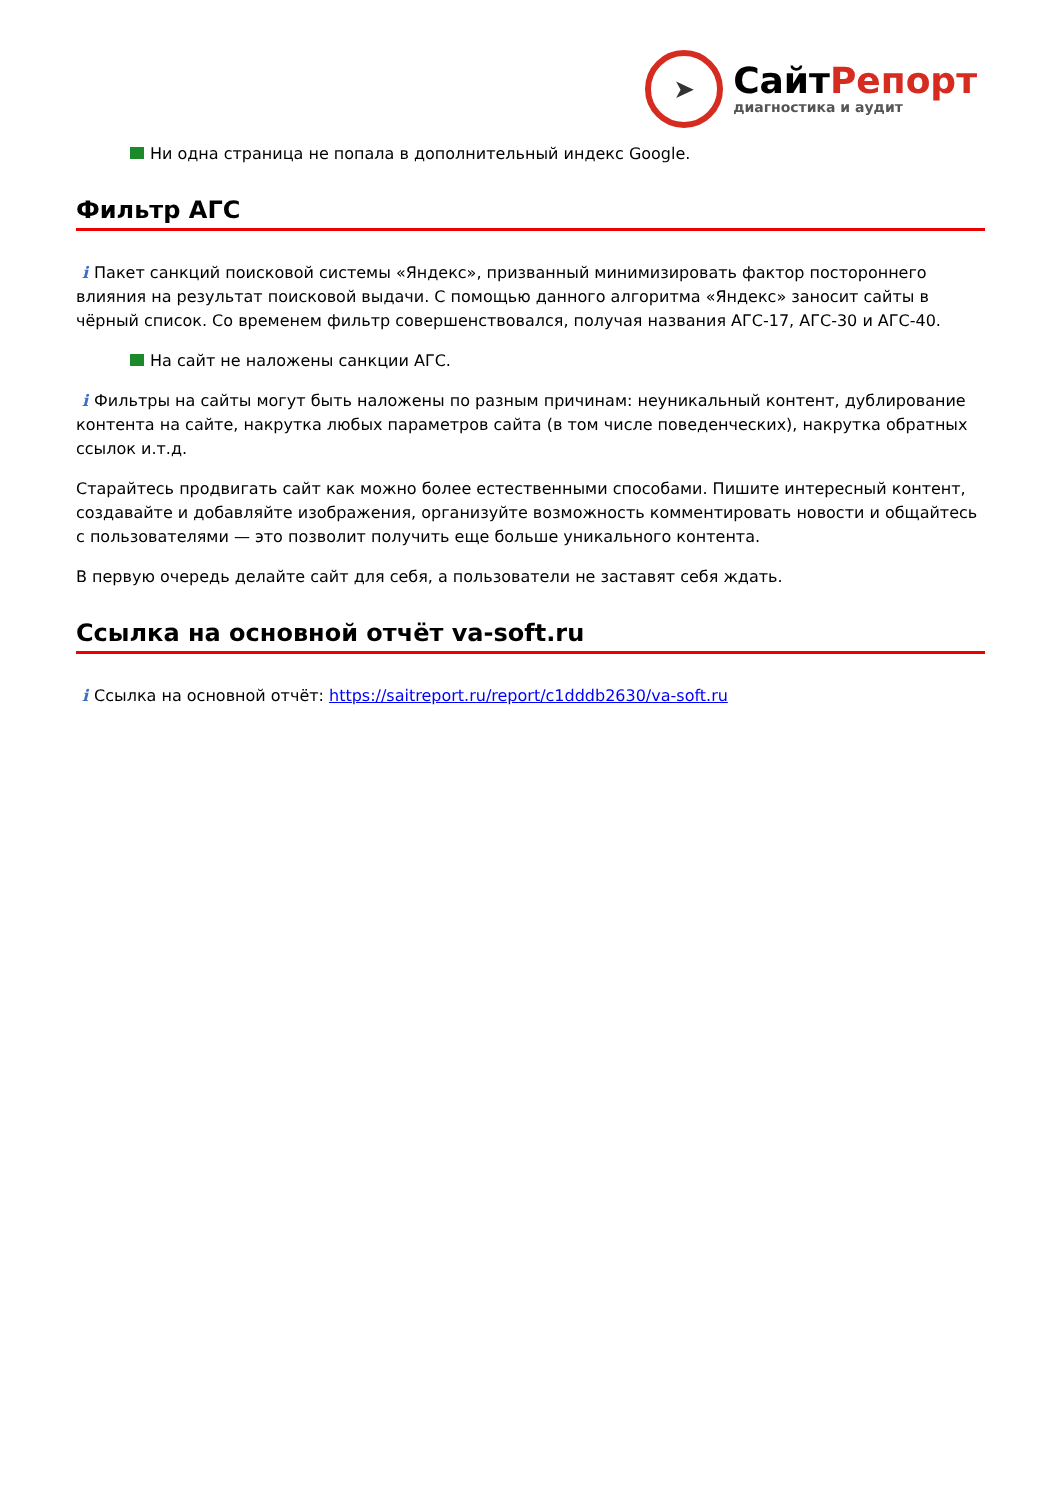➤
СайтРепорт
диагностика и аудит
Ни одна страница не попала в дополнительный индекс Google.
Фильтр АГС
i Пакет санкций поисковой системы «Яндекс», призванный минимизировать фактор постороннего влияния на результат поисковой выдачи. С помощью данного алгоритма «Яндекс» заносит сайты в чёрный список. Со временем фильтр совершенствовался, получая названия АГС-17, АГС-30 и АГС-40.
На сайт не наложены санкции АГС.
i Фильтры на сайты могут быть наложены по разным причинам: неуникальный контент, дублирование контента на сайте, накрутка любых параметров сайта (в том числе поведенческих), накрутка обратных ссылок и.т.д.
Старайтесь продвигать сайт как можно более естественными способами. Пишите интересный контент, создавайте и добавляйте изображения, организуйте возможность комментировать новости и общайтесь с пользователями — это позволит получить еще больше уникального контента.
В первую очередь делайте сайт для себя, а пользователи не заставят себя ждать.
Ссылка на основной отчёт va-soft.ru
i Ссылка на основной отчёт: https://saitreport.ru/report/c1dddb2630/va-soft.ru